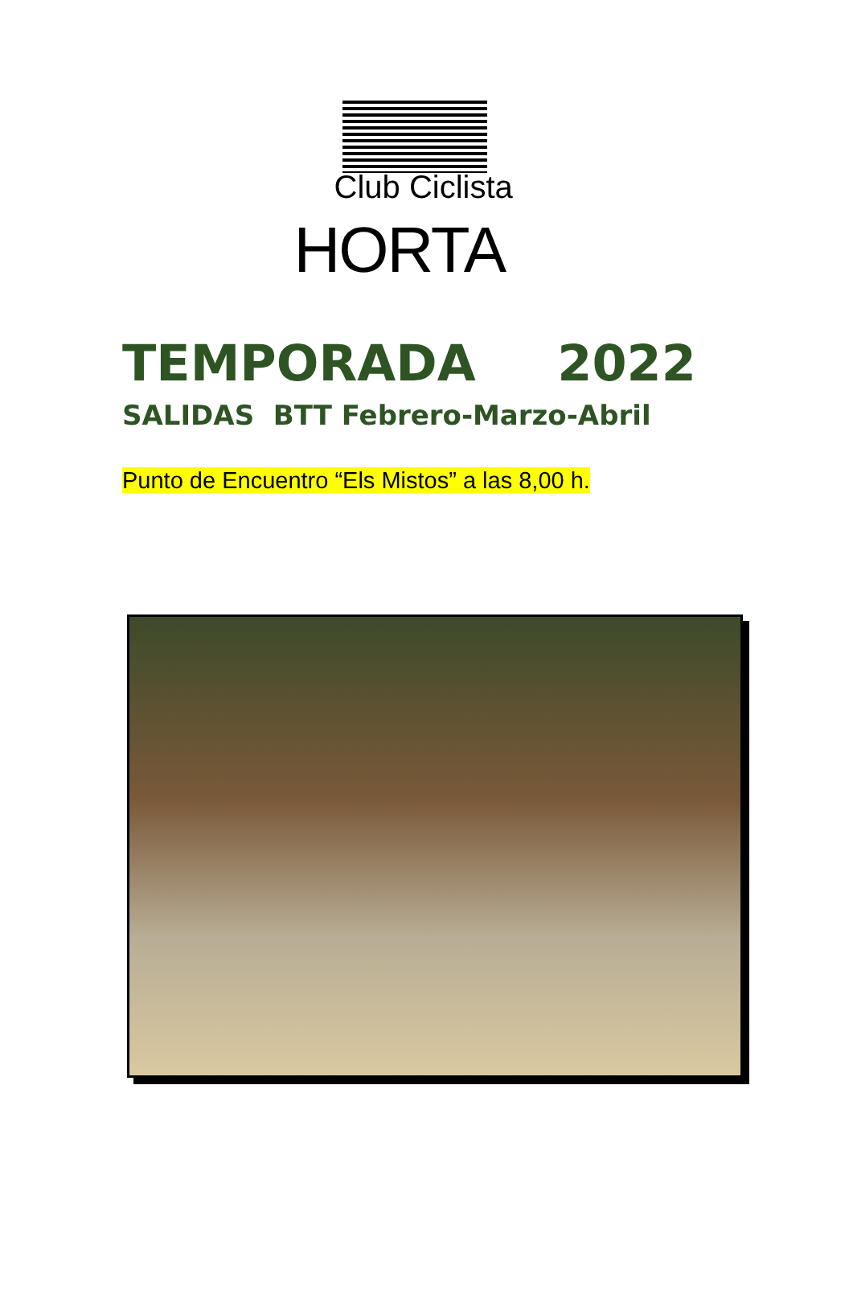Club Ciclista
HORTA
TEMPORADA 2022
SALIDAS BTT Febrero-Marzo-Abril
Punto de Encuentro “Els Mistos” a las 8,00 h.